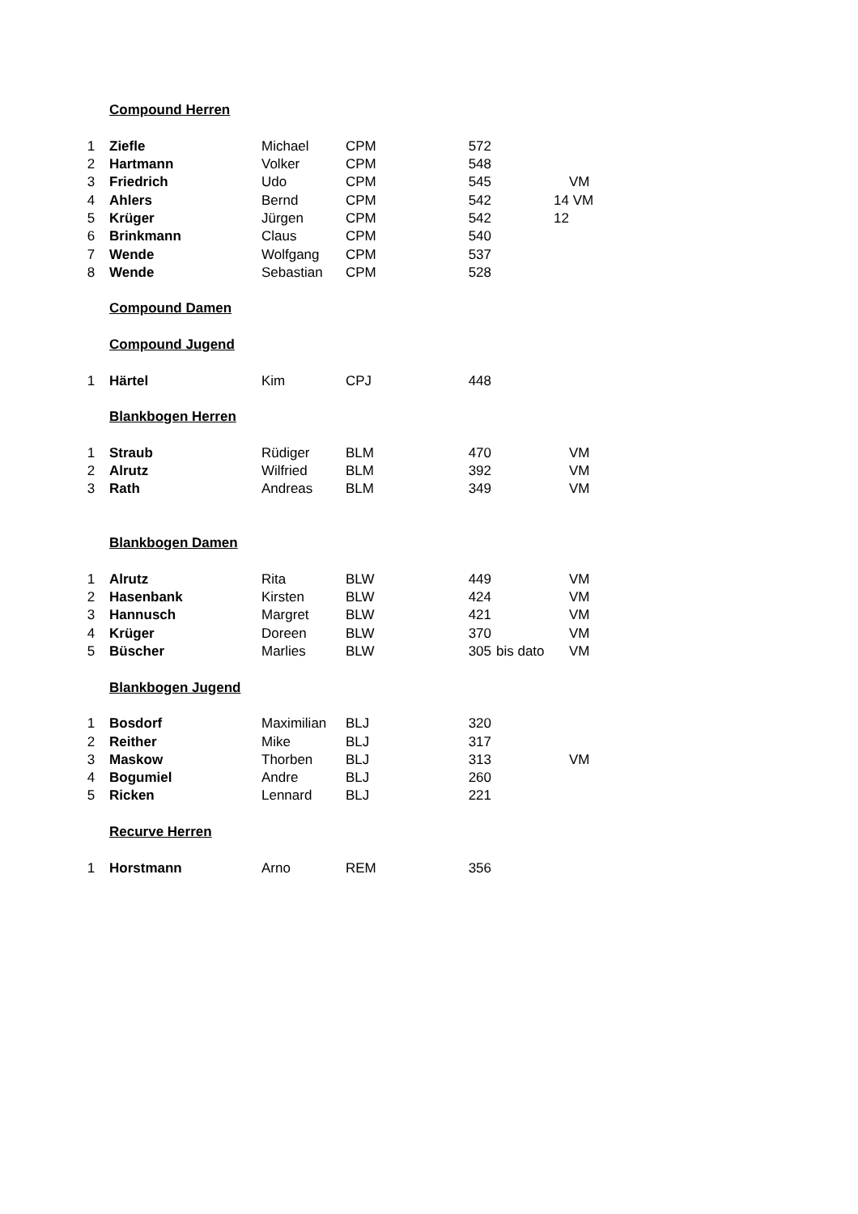| | Compound Herren | | | | | |
| 1 | Ziefle | Michael | CPM | 572 | | |
| 2 | Hartmann | Volker | CPM | 548 | | |
| 3 | Friedrich | Udo | CPM | 545 | | VM |
| 4 | Ahlers | Bernd | CPM | 542 | 14 | VM |
| 5 | Krüger | Jürgen | CPM | 542 | 12 | |
| 6 | Brinkmann | Claus | CPM | 540 | | |
| 7 | Wende | Wolfgang | CPM | 537 | | |
| 8 | Wende | Sebastian | CPM | 528 | | |
| | Compound Damen | | | | | |
| | Compound Jugend | | | | | |
| 1 | Härtel | Kim | CPJ | 448 | | |
| | Blankbogen Herren | | | | | |
| 1 | Straub | Rüdiger | BLM | 470 | | VM |
| 2 | Alrutz | Wilfried | BLM | 392 | | VM |
| 3 | Rath | Andreas | BLM | 349 | | VM |
| | Blankbogen Damen | | | | | |
| 1 | Alrutz | Rita | BLW | 449 | | VM |
| 2 | Hasenbank | Kirsten | BLW | 424 | | VM |
| 3 | Hannusch | Margret | BLW | 421 | | VM |
| 4 | Krüger | Doreen | BLW | 370 | | VM |
| 5 | Büscher | Marlies | BLW | 305 | bis dato | VM |
| | Blankbogen Jugend | | | | | |
| 1 | Bosdorf | Maximilian | BLJ | 320 | | |
| 2 | Reither | Mike | BLJ | 317 | | |
| 3 | Maskow | Thorben | BLJ | 313 | | VM |
| 4 | Bogumiel | Andre | BLJ | 260 | | |
| 5 | Ricken | Lennard | BLJ | 221 | | |
| | Recurve Herren | | | | | |
| 1 | Horstmann | Arno | REM | 356 | | |